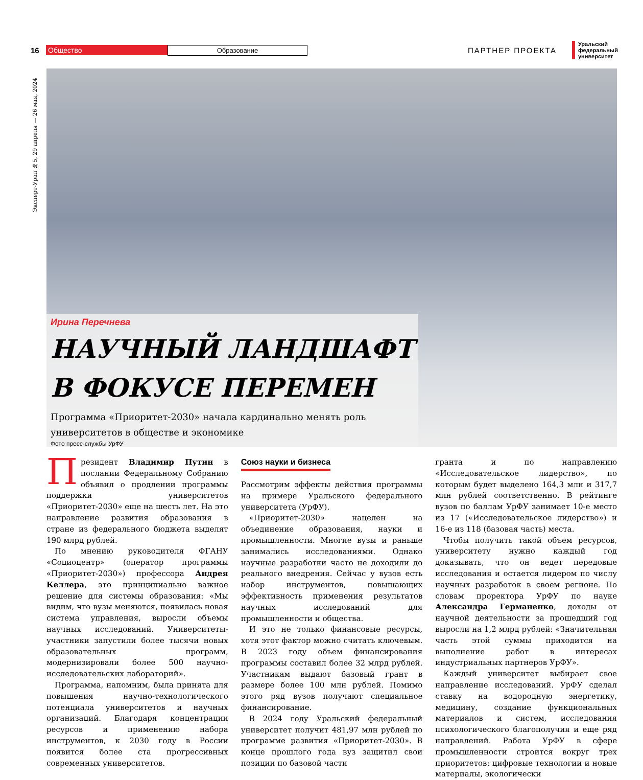Эксперт-Урал №5, 29 апреля — 26 мая, 2024
16 Общество Образование ПАРТНЕР ПРОЕКТА Уральский
федеральный
университет
Ирина Перечнева
НАУЧНЫЙ ЛАНДШАФТ В ФОКУСЕ ПЕРЕМЕН
Программа «Приоритет-2030» начала кардинально менять роль университетов в обществе и экономике
Фото пресс-службы УрФУ
Президент Владимир Путин в послании Федеральному Собранию объявил о продлении программы поддержки университетов «Приоритет-2030» еще на шесть лет. На это направление развития образования в стране из федерального бюджета выделят 190 млрд рублей.
По мнению руководителя ФГАНУ «Социоцентр» (оператор программы «Приоритет-2030») профессора Андрея Келлера, это принципиально важное решение для системы образования: «Мы видим, что вузы меняются, появилась новая система управления, выросли объемы научных исследований. Университеты-участники запустили более тысячи новых образовательных программ, модернизировали более 500 научно-исследовательских лабораторий».
Программа, напомним, была принята для повышения научно-технологического потенциала университетов и научных организаций. Благодаря концентрации ресурсов и применению набора инструментов, к 2030 году в России появится более ста прогрессивных современных университетов.
Союз науки и бизнеса
Рассмотрим эффекты действия программы на примере Уральского федерального университета (УрФУ).
«Приоритет-2030» нацелен на объединение образования, науки и промышленности. Многие вузы и раньше занимались исследованиями. Однако научные разработки часто не доходили до реального внедрения. Сейчас у вузов есть набор инструментов, повышающих эффективность применения результатов научных исследований для промышленности и общества.
И это не только финансовые ресурсы, хотя этот фактор можно считать ключевым. В 2023 году объем финансирования программы составил более 32 млрд рублей. Участникам выдают базовый грант в размере более 100 млн рублей. Помимо этого ряд вузов получают специальное финансирование.
В 2024 году Уральский федеральный университет получит 481,97 млн рублей по программе развития «Приоритет-2030». В конце прошлого года вуз защитил свои позиции по базовой части
гранта и по направлению «Исследовательское лидерство», по которым будет выделено 164,3 млн и 317,7 млн рублей соответственно. В рейтинге вузов по баллам УрФУ занимает 10-е место из 17 («Исследовательское лидерство») и 16-е из 118 (базовая часть) места.
Чтобы получить такой объем ресурсов, университету нужно каждый год доказывать, что он ведет передовые исследования и остается лидером по числу научных разработок в своем регионе. По словам проректора УрФУ по науке Александра Германенко, доходы от научной деятельности за прошедший год выросли на 1,2 млрд рублей: «Значительная часть этой суммы приходится на выполнение работ в интересах индустриальных партнеров УрФУ».
Каждый университет выбирает свое направление исследований. УрФУ сделал ставку на водородную энергетику, медицину, создание функциональных материалов и систем, исследования психологического благополучия и еще ряд направлений. Работа УрФУ в сфере промышленности строится вокруг трех приоритетов: цифровые технологии и новые материалы, экологически